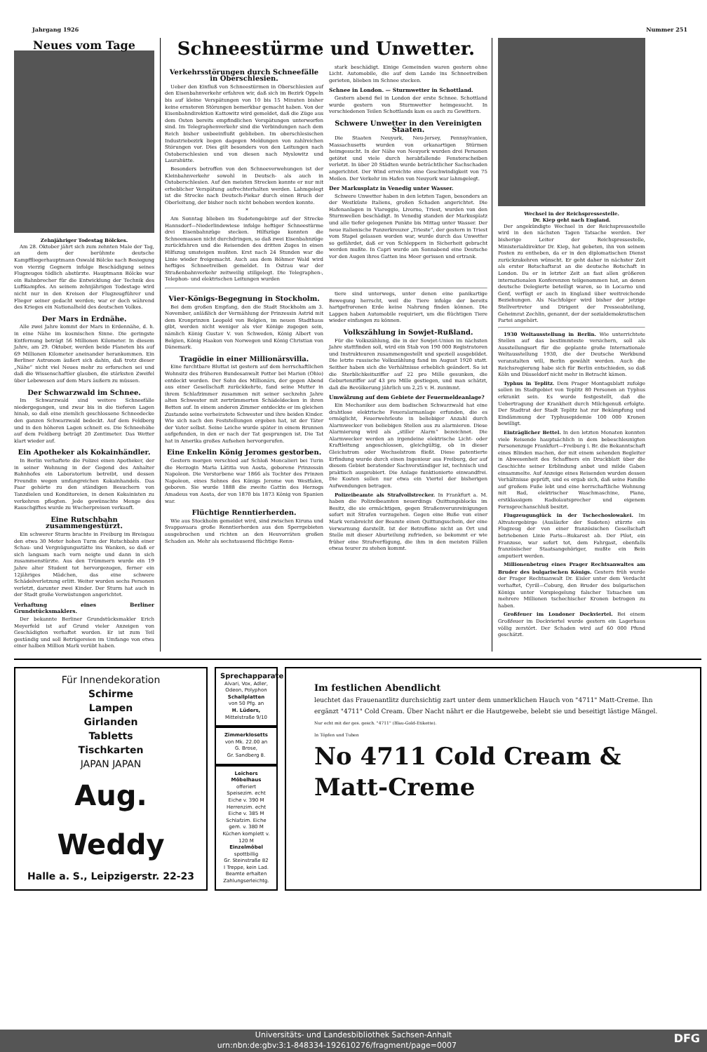Jahrgang 1926 Nummer 251
Neues vom Tage
Zehnjähriger Todestag Bölckes.
Am 28. Oktober jährt sich zum zehnten Male der Tag, an dem der berühmte deutsche Kampffliegerhauptmann Oswald Bölcke nach Besiegung von vierzig Gegnern infolge Beschädigung seines Flugzeuges tödlich abstürzte. Hauptmann Bölcke war ein Bahnbrecher für die Entwicklung der Technik des Luftkampfes. An seinem zehnjährigen Todestage wird nicht nur in den Kreisen der Flugzeugführer und Flieger seiner gedacht werden; war er doch während des Krieges ein Nationalheld des deutschen Volkes.
Der Mars in Erdnähe.
Alle zwei Jahre kommt der Mars in Erdennähe, d. h. in eine Nähe im kosmischen Sinne. Die geringste Entfernung beträgt 56 Millionen Kilometer. In diesem Jahre, am 29. Oktober, werden beide Planeten bis auf 69 Millionen Kilometer aneinander herankommen. Ein Berliner Astronom äußert sich dahin, daß trotz dieser „Nähe“ nicht viel Neues mehr zu erforschen sei und daß die Wissenschaftler glauben, die stärksten Zweifel über Lebewesen auf dem Mars äußern zu müssen.
Der Schwarzwald im Schnee.
Im Schwarzwald sind weitere Schneefälle niedergegangen, und zwar bis in die tieferen Lagen hinab, so daß eine ziemlich geschlossene Schneedecke den ganzen Schwarzwald bedeckt. Auf dem Feldberg und in den höheren Lagen schneit es. Die Schneehöhe auf dem Feldberg beträgt 20 Zentimeter. Das Wetter klart wieder auf.
Ein Apotheker als Kokainhändler.
In Berlin verhaftete die Polizei einen Apotheker, der in seiner Wohnung in der Gegend des Anhalter Bahnhofes ein Laboratorium betreibt, und dessen Freundin wegen umfangreichen Kokainhandels. Das Paar gehörte zu den ständigen Besuchern von Tanzdielen und Konditoreien, in denen Kokainisten zu verkehren pflegten. Jede gewünschte Menge des Rauschgiftes wurde zu Wucherpreisen verkauft.
Eine Rutschbahn zusammengestürzt.
Ein schwerer Sturm brachte in Freiburg im Breisgau den etwa 30 Meter hohen Turm der Rutschbahn einer Schau- und Vergnügungsstätte ins Wanken, so daß er sich langsam nach vorn neigte und dann in sich zusammenstürzte. Aus den Trümmern wurde ein 19 Jahre alter Student tot hervorgezogen, ferner ein 12jähriges Mädchen, das eine schwere Schädelverletzung erlitt. Weiter wurden sechs Personen verletzt, darunter zwei Kinder. Der Sturm hat auch in der Stadt große Verwüstungen angerichtet.
Verhaftung eines Berliner Grundstücksmaklers.
Der bekannte Berliner Grundstücksmakler Erich Meyerfeld ist auf Grund vieler Anzeigen von Geschädigten verhaftet worden. Er ist zum Teil geständig und soll Betrügereien im Umfange von etwa einer halben Million Mark verübt haben.
Schneestürme und Unwetter.
Verkehrsstörungen durch Schneefälle in Oberschlesien.
Ueber den Einfluß von Schneestürmen in Oberschlesien auf den Eisenbahnverkehr erfahren wir, daß sich im Bezirk Oppeln bis auf kleine Verspätungen von 10 bis 15 Minuten bisher keine ernsteren Störungen bemerkbar gemacht haben. Von der Eisenbahndirektion Kattowitz wird gemeldet, daß die Züge aus dem Osten bereits empfindlichen Verspätungen unterworfen sind. Im Telegraphenverkehr sind die Verbindungen nach dem Reich bisher unbeeinflußt geblieben. Im oberschlesischen Industriebezirk liegen dagegen Meldungen von zahlreichen Störungen vor. Dies gilt besonders von den Leitungen nach Ostoberschlesien und von diesen nach Myslowitz und Laurahütte.
Besonders betroffen von den Schneeverwehungen ist der Kleinbahnverkehr sowohl in Deutsch- als auch in Ostoberschlesien. Auf den meisten Strecken konnte er nur mit erheblicher Verspätung aufrechterhalten werden. Lahmgelegt ist die Strecke nach Deutsch-Piekar durch einen Bruch der Oberleitung, der bisher noch nicht behoben werden konnte.
*
Am Sonntag blieben im Sudetengebirge auf der Strecke Hannsdorf—Niederlindewiese infolge heftiger Schneestürme drei Eisenbahnzüge stecken. Hilfszüge konnten die Schneemassen nicht durchdringen, so daß zwei Eisenbahnzüge zurückfahren und die Reisenden des dritten Zuges in einen Hilfszug umsteigen mußten. Erst nach 24 Stunden war die Linie wieder freigemacht. Auch aus dem Böhmer Wald wird heftiges Schneetreiben gemeldet. In Ostrau war der Straßenbahnverkehr zeitweilig stillgelegt. Die Telegraphen-, Telephon- und elektrischen Leitungen wurden
stark beschädigt. Einige Gemeinden waren gestern ohne Licht. Automobile, die auf dem Lande ins Schneetreiben gerieten, blieben im Schnee stecken.
Schnee in London. — Sturmwetter in Schottland.
Gestern abend fiel in London der erste Schnee. Schottland wurde gestern von Sturmwetter heimgesucht. In verschiedenen Teilen Schottlands kam es auch zu Gewittern.
Schwere Unwetter in den Vereinigten Staaten.
Die Staaten Neuyork, Neu-Jersey, Pennsylvanien, Massachusetts wurden von orkanartigen Stürmen heimgesucht. In der Nähe von Neuyork wurden drei Personen getötet und viele durch herabfallende Fensterscheiben verletzt. In über 20 Städten wurde beträchtlicher Sachschaden angerichtet. Der Wind erreichte eine Geschwindigkeit von 75 Meilen. Der Verkehr im Hafen von Neuyork war lahmgelegt.
Der Markusplatz in Venedig unter Wasser.
Schwere Unwetter haben in den letzten Tagen, besonders an der Westküste Italiens, großen Schaden angerichtet. Die Hafenanlagen in Viareggio, Livorno, Triest, wurden von den Sturmwellen beschädigt. In Venedig standen der Markusplatz und alle tiefer gelegenen Punkte bis Mittag unter Wasser. Der neue italienische Panzerkreuzer „Trieste“, der gestern in Triest vom Stapel gelassen worden war, wurde durch das Unwetter so gefährdet, daß er von Schleppern in Sicherheit gebracht werden mußte. In Capri wurde am Sonnabend eine Deutsche vor den Augen ihres Gatten ins Meer gerissen und ertrank.
Vier-Königs-Begegnung in Stockholm.
Bei dem großen Empfang, den die Stadt Stockholm am 3. November, anläßlich der Vermählung der Prinzessin Astrid mit dem Kronprinzen Leopold von Belgien, im neuen Stadthaus gibt, werden nicht weniger als vier Könige zugegen sein, nämlich König Gustav V. von Schweden, König Albert von Belgien, König Haakon von Norwegen und König Christian von Dänemark.
Tragödie in einer Millionärsvilla.
Eine furchtbare Bluttat ist gestern auf dem herrschaftlichen Wohnsitz des früheren Bundesanwalt Potter bei Marion (Ohio) entdeckt worden. Der Sohn des Millionärs, der gegen Abend aus einer Gesellschaft zurückkehrte, fand seine Mutter in ihrem Schlafzimmer zusammen mit seiner sechzehn Jahre alten Schwester mit zertrümmerten Schädeldecken in ihren Betten auf. In einem anderen Zimmer entdeckte er im gleichen Zustande seine verheiratete Schwester und ihre beiden Kinder. Wie sich nach den Feststellungen ergeben hat, ist der Täter der Vater selbst. Seine Leiche wurde später in einem Brunnen aufgefunden, in den er nach der Tat gesprungen ist. Die Tat hat in Amerika großes Aufsehen hervorgerufen.
Eine Enkelin König Jeromes gestorben.
Gestern morgen verschied auf Schloß Moncalieri bei Turin die Herzogin Maria Lätitia von Aosta, geborene Prinzessin Napoleon. Die Verstorbene war 1866 als Tochter des Prinzen Napoleon, eines Sohnes des Königs Jerome von Westfalen, geboren. Sie wurde 1888 die zweite Gattin des Herzogs Amadeus von Aosta, der von 1870 bis 1873 König von Spanien war.
Flüchtige Renntierherden.
Wie aus Stockholm gemeldet wird, sind zwischen Kiruna und Svappavaara große Renntierherden aus den Sperrgebieten ausgebrochen und richten an den Heuvorräten großen Schaden an. Mehr als sechstausend flüchtige Renn-
tiere sind unterwegs, unter denen eine panikartige Bewegung herrscht, weil die Tiere infolge der bereits hartgefrorenen Erde keine Nahrung finden können. Die Lappen haben Automobile requiriert, um die flüchtigen Tiere wieder einfangen zu können.
Volkszählung in Sowjet-Rußland.
Für die Volkszählung, die in der Sowjet-Union im nächsten Jahre stattfinden soll, wird ein Stab von 190 000 Registratoren und Instrukteuren zusammengestellt und speziell ausgebildet. Die letzte russische Volkszählung fand im August 1920 statt. Seither haben sich die Verhältnisse erheblich geändert. So ist die Sterblichkeitsziffer auf 22 pro Mille gesunken, die Geburtenziffer auf 43 pro Mille gestiegen, und man schätzt, daß die Bevölkerung jährlich um 2,25 v. H. zunimmt.
Umwälzung auf dem Gebiete der Feuermeldeanlage?
Ein Mechaniker aus dem badischen Schwarzwald hat eine drahtlose elektrische Feueralarmanlage erfunden, die es ermöglicht, Feuerwehrleute in beliebiger Anzahl durch Alarmwecker von beliebigen Stellen aus zu alarmieren. Diese Alarmierung wird als „stiller Alarm“ bezeichnet. Die Alarmwecker werden an irgendeine elektrische Licht- oder Kraftleitung angeschlossen, gleichgültig, ob in dieser Gleichstrom oder Wechselstrom fließt. Diese patentierte Erfindung wurde durch einen Ingenieur aus Freiburg, der auf diesem Gebiet beratender Sachverständiger ist, technisch und praktisch ausprobiert. Die Anlage funktionierte einwandfrei. Die Kosten sollen nur etwa ein Viertel der bisherigen Aufwendungen betragen.
Polizeibeamte als Strafvollstrecker. In Frankfurt a. M. haben die Polizeibeamten neuerdings Quittungsblocks im Besitz, die sie ermächtigen, gegen Straßenverunreinigungen sofort mit Strafen vorzugehen. Gegen eine Buße von einer Mark verabreicht der Beamte einen Quittungsschein, der eine Verwarnung darstellt. Ist der Betroffene nicht an Ort und Stelle mit dieser Aburteilung zufrieden, so bekommt er wie früher eine Strafverfügung, die ihm in den meisten Fällen etwas teurer zu stehen kommt.
Wechsel in der Reichspressestelle.
Dr. Kiep geht nach England.
Der angekündigte Wechsel in der Reichspressestelle wird in den nächsten Tagen Tatsache werden. Der bisherige Leiter der Reichspressestelle, Ministerialdirektor Dr. Kiep, hat gebeten, ihn von seinem Posten zu entheben, da er in den diplomatischen Dienst zurückzukehren wünscht. Er geht daher in nächster Zeit als erster Botschaftsrat an die deutsche Botschaft in London. Da er in letzter Zeit an fast allen größeren internationalen Konferenzen teilgenommen hat, an denen deutsche Delegierte beteiligt waren, so in Locarno und Genf, verfügt er auch in England über weitreichende Beziehungen. Als Nachfolger wird bisher der jetzige Stellvertreter und Dirigent der Presseabteilung, Geheimrat Zechlin, genannt, der der sozialdemokratischen Partei angehört.
1930 Weltausstellung in Berlin. Wie unterrichtete Stellen auf das bestimmteste versichern, soll als Ausstellungsort für die geplante große Internationale Weltausstellung 1930, die der Deutsche Werkbund veranstalten will, Berlin gewählt werden. Auch die Reichsregierung habe sich für Berlin entschieden, so daß Köln und Düsseldorf nicht mehr in Betracht kämen.
Typhus in Teplitz. Dem Prager Montagsblatt zufolge sollen im Stadtgebiet von Teplitz 80 Personen an Typhus erkrankt sein. Es wurde festgestellt, daß die Uebertragung der Krankheit durch Milchgenuß erfolgte. Der Stadtrat der Stadt Teplitz hat zur Bekämpfung und Eindämmung der Typhusepidemie 100 000 Kronen bewilligt.
Einträglicher Bettel. In den letzten Monaten konnten viele Reisende hauptsächlich in dem bebeschleunigten Personenzuge Frankfurt—Freiburg i. Br. die Bekanntschaft eines Blinden machen, der mit einem sehenden Begleiter in Abwesenheit des Schaffners ein Druckblatt über die Geschichte seiner Erblindung anbot und milde Gaben einsammelte. Auf Anzeige eines Reisenden wurden dessen Verhältnisse geprüft, und es ergab sich, daß seine Familie auf großem Fuße lebt und eine herrschaftliche Wohnung mit Bad, elektrischer Waschmaschine, Piano, erstklassigem Radiolautsprecher und eigenem Fernsprechanschluß besitzt.
Flugzeugunglück in der Tschechoslowakei. Im Altvatergebirge (Ausläufer der Sudeten) stürzte ein Flugzeug der von einer französischen Gesellschaft betriebenen Linie Paris—Bukarest ab. Der Pilot, ein Franzose, war sofort tot, dem Fahrgast, ebenfalls französischer Staatsangehöriger, mußte ein Bein amputiert werden.
Millionenbetrug eines Prager Rechtsanwaltes am Bruder des bulgarischen Königs. Gestern früh wurde der Prager Rechtsanwalt Dr. Eisler unter dem Verdacht verhaftet, Cyrill—Coburg, den Bruder des bulgarischen Königs unter Vorspiegelung falscher Tatsachen um mehrere Millionen tschechischer Kronen betrogen zu haben.
Großfeuer im Londoner Dockviertel. Bei einem Großfeuer im Dockviertel wurde gestern ein Lagerhaus völlig zerstört. Der Schaden wird auf 60 000 Pfund geschätzt.
Für Innendekoration
Schirme
Lampen
Girlanden
Tabletts
Tischkarten
JAPAN JAPAN
Aug. Weddy
Halle a. S., Leipzigerstr. 22-23
Sprechapparate
Alvari, Vox, Adler, Odeon, Polyphon
Schallplatten
von 50 Pfg. an
H. Lüders,
Mittelstraße 9/10
Zimmerklosetts
von Mk. 22.00 an
G. Brose,
Gr. Sandberg 8.
Leichers Möbelhaus
offeriert
Speisezim. echt Eiche v. 390 M
Herrenzim. echt Eiche v. 385 M
Schlafzim. Eiche gem. v. 380 M
Küchen komplett v. 120 M
Einzelmöbel spottbillig
Gr. Steinstraße 82
I Treppe, kein Lad.
Beamte erhalten Zahlungserleichtg.
Im festlichen Abendlicht
leuchtet das Frauenantlitz durchsichtig zart unter dem unmerklichen Hauch von "4711" Matt-Creme. Ihn ergänzt "4711" Cold Cream. Über Nacht nährt er die Hautgewebe, belebt sie und beseitigt lästige Mängel.
Nur echt mit der ges. gesch. "4711" (Blau-Gold-Etikette).
In Töpfen und Tuben
No 4711 Cold Cream & Matt-Creme
Universitäts- und Landesbibliothek Sachsen-Anhalt
urn:nbn:de:gbv:3:1-848334-192610276/fragment/page=0007 DFG